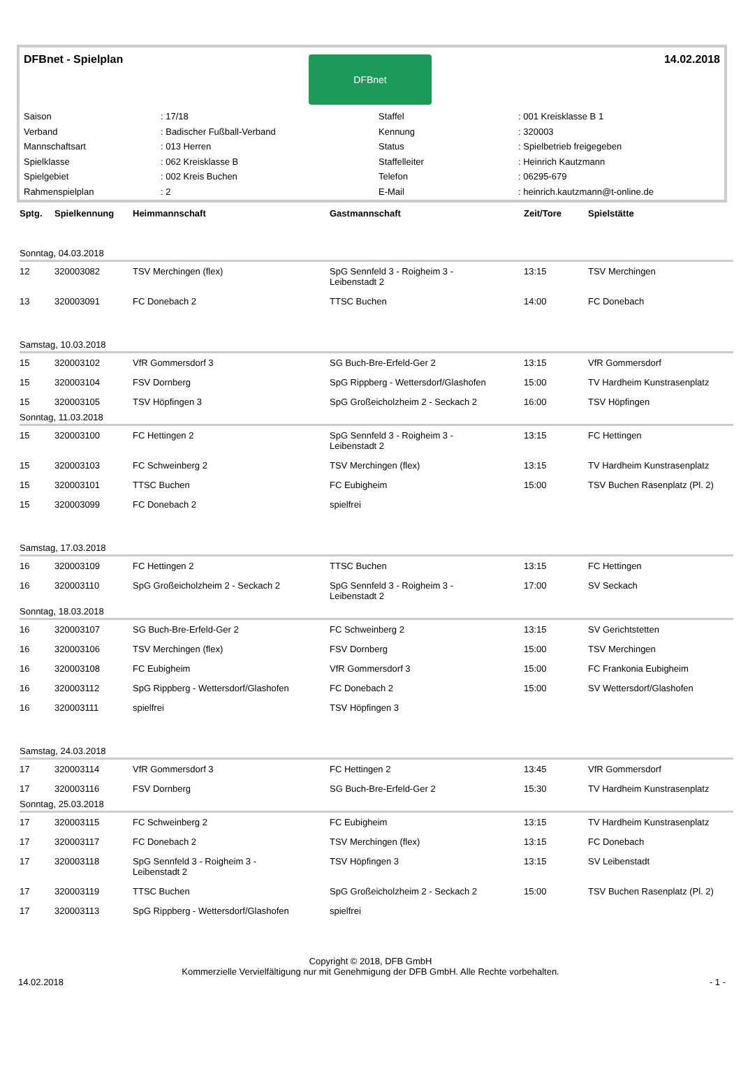DFBnet - Spielplan 14.02.2018
DFBnet
| Saison | : 17/18 | Staffel | : 001 Kreisklasse B 1 |
| Verband | : Badischer Fußball-Verband | Kennung | : 320003 |
| Mannschaftsart | : 013 Herren | Status | : Spielbetrieb freigegeben |
| Spielklasse | : 062 Kreisklasse B | Staffelleiter | : Heinrich Kautzmann |
| Spielgebiet | : 002 Kreis Buchen | Telefon | : 06295-679 |
| Rahmenspielplan | : 2 | E-Mail | : heinrich.kautzmann@t-online.de |
| Sptg. | Spielkennung | Heimmannschaft | Gastmannschaft | Zeit/Tore | Spielstätte |
| --- | --- | --- | --- | --- | --- |
| Sonntag, 04.03.2018 | | | | | |
| 12 | 320003082 | TSV Merchingen (flex) | SpG Sennfeld 3 - Roigheim 3 - Leibenstadt 2 | 13:15 | TSV Merchingen |
| 13 | 320003091 | FC Donebach 2 | TTSC Buchen | 14:00 | FC Donebach |
| Samstag, 10.03.2018 | | | | | |
| 15 | 320003102 | VfR Gommersdorf 3 | SG Buch-Bre-Erfeld-Ger 2 | 13:15 | VfR Gommersdorf |
| 15 | 320003104 | FSV Dornberg | SpG Rippberg - Wettersdorf/Glashofen | 15:00 | TV Hardheim Kunstrasenplatz |
| 15 | 320003105 | TSV Höpfingen 3 | SpG Großeicholzheim 2 - Seckach 2 | 16:00 | TSV Höpfingen |
| Sonntag, 11.03.2018 | | | | | |
| 15 | 320003100 | FC Hettingen 2 | SpG Sennfeld 3 - Roigheim 3 - Leibenstadt 2 | 13:15 | FC Hettingen |
| 15 | 320003103 | FC Schweinberg 2 | TSV Merchingen (flex) | 13:15 | TV Hardheim Kunstrasenplatz |
| 15 | 320003101 | TTSC Buchen | FC Eubigheim | 15:00 | TSV Buchen Rasenplatz (Pl. 2) |
| 15 | 320003099 | FC Donebach 2 | spielfrei | | |
| Samstag, 17.03.2018 | | | | | |
| 16 | 320003109 | FC Hettingen 2 | TTSC Buchen | 13:15 | FC Hettingen |
| 16 | 320003110 | SpG Großeicholzheim 2 - Seckach 2 | SpG Sennfeld 3 - Roigheim 3 - Leibenstadt 2 | 17:00 | SV Seckach |
| Sonntag, 18.03.2018 | | | | | |
| 16 | 320003107 | SG Buch-Bre-Erfeld-Ger 2 | FC Schweinberg 2 | 13:15 | SV Gerichtstetten |
| 16 | 320003106 | TSV Merchingen (flex) | FSV Dornberg | 15:00 | TSV Merchingen |
| 16 | 320003108 | FC Eubigheim | VfR Gommersdorf 3 | 15:00 | FC Frankonia Eubigheim |
| 16 | 320003112 | SpG Rippberg - Wettersdorf/Glashofen | FC Donebach 2 | 15:00 | SV Wettersdorf/Glashofen |
| 16 | 320003111 | spielfrei | TSV Höpfingen 3 | | |
| Samstag, 24.03.2018 | | | | | |
| 17 | 320003114 | VfR Gommersdorf 3 | FC Hettingen 2 | 13:45 | VfR Gommersdorf |
| 17 | 320003116 | FSV Dornberg | SG Buch-Bre-Erfeld-Ger 2 | 15:30 | TV Hardheim Kunstrasenplatz |
| Sonntag, 25.03.2018 | | | | | |
| 17 | 320003115 | FC Schweinberg 2 | FC Eubigheim | 13:15 | TV Hardheim Kunstrasenplatz |
| 17 | 320003117 | FC Donebach 2 | TSV Merchingen (flex) | 13:15 | FC Donebach |
| 17 | 320003118 | SpG Sennfeld 3 - Roigheim 3 - Leibenstadt 2 | TSV Höpfingen 3 | 13:15 | SV Leibenstadt |
| 17 | 320003119 | TTSC Buchen | SpG Großeicholzheim 2 - Seckach 2 | 15:00 | TSV Buchen Rasenplatz (Pl. 2) |
| 17 | 320003113 | SpG Rippberg - Wettersdorf/Glashofen | spielfrei | | |
Copyright © 2018, DFB GmbH
Kommerzielle Vervielfältigung nur mit Genehmigung der DFB GmbH. Alle Rechte vorbehalten.
14.02.2018 - 1 -